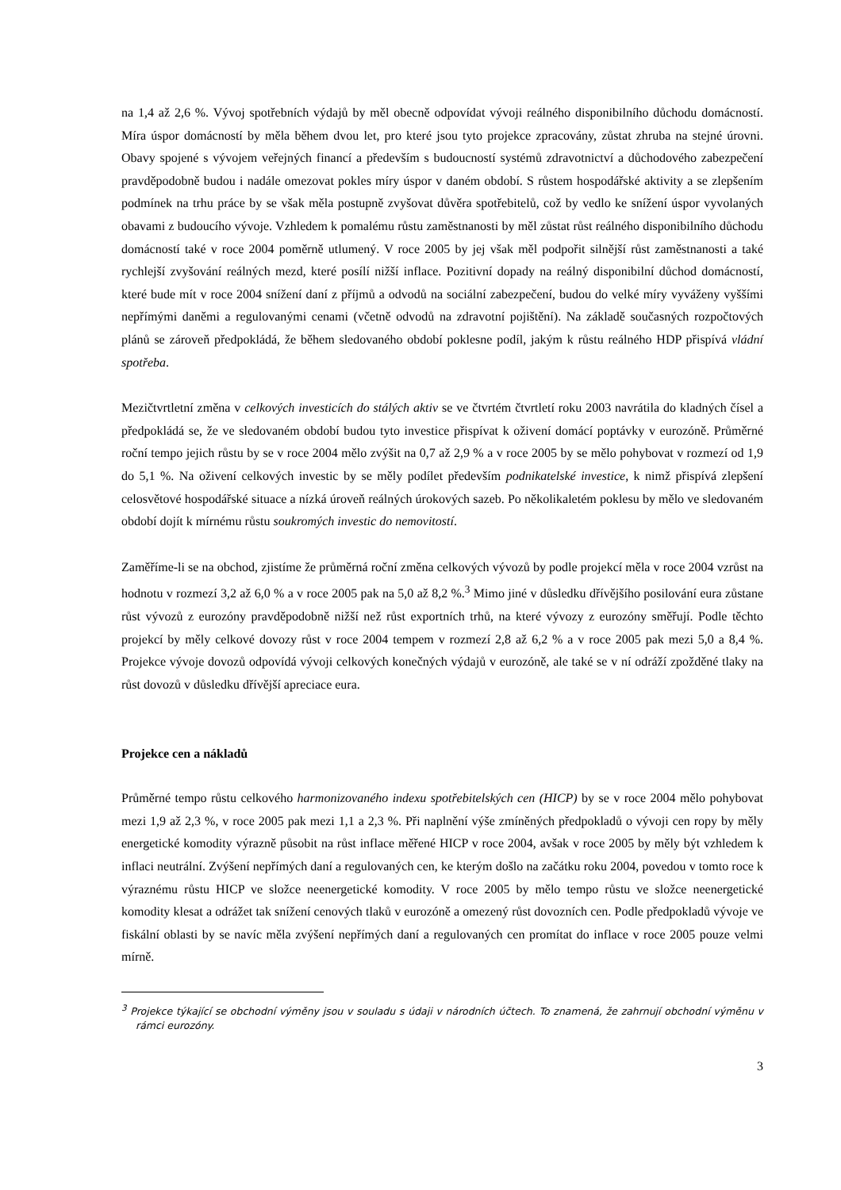na 1,4 až 2,6 %. Vývoj spotřebních výdajů by měl obecně odpovídat vývoji reálného disponibilního důchodu domácností. Míra úspor domácností by měla během dvou let, pro které jsou tyto projekce zpracovány, zůstat zhruba na stejné úrovni. Obavy spojené s vývojem veřejných financí a především s budoucností systémů zdravotnictví a důchodového zabezpečení pravděpodobně budou i nadále omezovat pokles míry úspor v daném období. S růstem hospodářské aktivity a se zlepšením podmínek na trhu práce by se však měla postupně zvyšovat důvěra spotřebitelů, což by vedlo ke snížení úspor vyvolaných obavami z budoucího vývoje. Vzhledem k pomalému růstu zaměstnanosti by měl zůstat růst reálného disponibilního důchodu domácností také v roce 2004 poměrně utlumený. V roce 2005 by jej však měl podpořit silnější růst zaměstnanosti a také rychlejší zvyšování reálných mezd, které posílí nižší inflace. Pozitivní dopady na reálný disponibilní důchod domácností, které bude mít v roce 2004 snížení daní z příjmů a odvodů na sociální zabezpečení, budou do velké míry vyváženy vyššími nepřímými daněmi a regulovanými cenami (včetně odvodů na zdravotní pojištění). Na základě současných rozpočtových plánů se zároveň předpokládá, že během sledovaného období poklesne podíl, jakým k růstu reálného HDP přispívá vládní spotřeba.
Mezičtvrtletní změna v celkových investicích do stálých aktiv se ve čtvrtém čtvrtletí roku 2003 navrátila do kladných čísel a předpokládá se, že ve sledovaném období budou tyto investice přispívat k oživení domácí poptávky v eurozóně. Průměrné roční tempo jejich růstu by se v roce 2004 mělo zvýšit na 0,7 až 2,9 % a v roce 2005 by se mělo pohybovat v rozmezí od 1,9 do 5,1 %. Na oživení celkových investic by se měly podílet především podnikatelské investice, k nimž přispívá zlepšení celosvětové hospodářské situace a nízká úroveň reálných úrokových sazeb. Po několikaletém poklesu by mělo ve sledovaném období dojít k mírnému růstu soukromých investic do nemovitostí.
Zaměříme-li se na obchod, zjistíme že průměrná roční změna celkových vývozů by podle projekcí měla v roce 2004 vzrůst na hodnotu v rozmezí 3,2 až 6,0 % a v roce 2005 pak na 5,0 až 8,2 %.<sup>3</sup> Mimo jiné v důsledku dřívějšího posilování eura zůstane růst vývozů z eurozóny pravděpodobně nižší než růst exportních trhů, na které vývozy z eurozóny směřují. Podle těchto projekcí by měly celkové dovozy růst v roce 2004 tempem v rozmezí 2,8 až 6,2 % a v roce 2005 pak mezi 5,0 a 8,4 %. Projekce vývoje dovozů odpovídá vývoji celkových konečných výdajů v eurozóně, ale také se v ní odráží zpožděné tlaky na růst dovozů v důsledku dřívější apreciace eura.
Projekce cen a nákladů
Průměrné tempo růstu celkového harmonizovaného indexu spotřebitelských cen (HICP) by se v roce 2004 mělo pohybovat mezi 1,9 až 2,3 %, v roce 2005 pak mezi 1,1 a 2,3 %. Při naplnění výše zmíněných předpokladů o vývoji cen ropy by měly energetické komodity výrazně působit na růst inflace měřené HICP v roce 2004, avšak v roce 2005 by měly být vzhledem k inflaci neutrální. Zvýšení nepřímých daní a regulovaných cen, ke kterým došlo na začátku roku 2004, povedou v tomto roce k výraznému růstu HICP ve složce neenergetické komodity. V roce 2005 by mělo tempo růstu ve složce neenergetické komodity klesat a odrážet tak snížení cenových tlaků v eurozóně a omezený růst dovozních cen. Podle předpokladů vývoje ve fiskální oblasti by se navíc měla zvýšení nepřímých daní a regulovaných cen promítat do inflace v roce 2005 pouze velmi mírně.
<sup>3</sup> Projekce týkající se obchodní výměny jsou v souladu s údaji v národních účtech. To znamená, že zahrnují obchodní výměnu v rámci eurozóny.
3